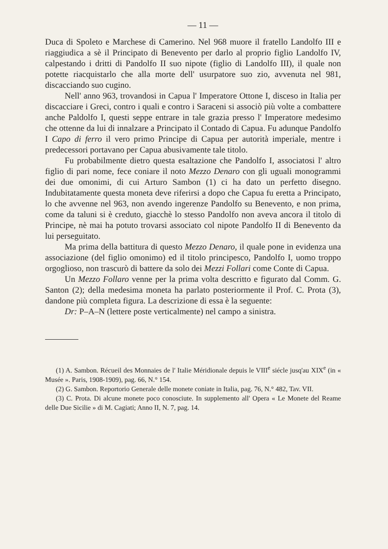— 11 —
Duca di Spoleto e Marchese di Camerino. Nel 968 muore il fratello Landolfo III e riaggiudica a sè il Principato di Benevento per darlo al proprio figlio Landolfo IV, calpestando i dritti di Pandolfo II suo nipote (figlio di Landolfo III), il quale non potette riacquistarlo che alla morte dell' usurpatore suo zio, avvenuta nel 981, discacciando suo cugino.
Nell' anno 963, trovandosi in Capua l' Imperatore Ottone I, disceso in Italia per discacciare i Greci, contro i quali e contro i Saraceni si associò più volte a combattere anche Paldolfo I, questi seppe entrare in tale grazia presso l' Imperatore medesimo che ottenne da lui di innalzare a Principato il Contado di Capua. Fu adunque Pandolfo I Capo di ferro il vero primo Principe di Capua per autorità imperiale, mentre i predecessori portavano per Capua abusivamente tale titolo.
Fu probabilmente dietro questa esaltazione che Pandolfo I, associatosi l' altro figlio di pari nome, fece coniare il noto Mezzo Denaro con gli uguali monogrammi dei due omonimi, di cui Arturo Sambon (1) ci ha dato un perfetto disegno. Indubitatamente questa moneta deve riferirsi a dopo che Capua fu eretta a Principato, lo che avvenne nel 963, non avendo ingerenze Pandolfo su Benevento, e non prima, come da taluni si è creduto, giacchè lo stesso Pandolfo non aveva ancora il titolo di Principe, nè mai ha potuto trovarsi associato col nipote Pandolfo II di Benevento da lui perseguitato.
Ma prima della battitura di questo Mezzo Denaro, il quale pone in evidenza una associazione (del figlio omonimo) ed il titolo principesco, Pandolfo I, uomo troppo orgoglioso, non trascurò di battere da solo dei Mezzi Follari come Conte di Capua.
Un Mezzo Follaro venne per la prima volta descritto e figurato dal Comm. G. Santon (2); della medesima moneta ha parlato posteriormente il Prof. C. Prota (3), dandone più completa figura. La descrizione di essa è la seguente:
Dr: P–A–N (lettere poste verticalmente) nel campo a sinistra.
(1) A. Sambon. Récueil des Monnaies de l' Italie Méridionale depuis le VIII<sup>e</sup> siécle jusq'au XIX<sup>e</sup> (in « Musée ». Paris, 1908-1909), pag. 66, N.° 154.
(2) G. Sambon. Reportorio Generale delle monete coniate in Italia, pag. 76, N.° 482, Tav. VII.
(3) C. Prota. Di alcune monete poco conosciute. In supplemento all' Opera « Le Monete del Reame delle Due Sicilie » di M. Cagiati; Anno II, N. 7, pag. 14.